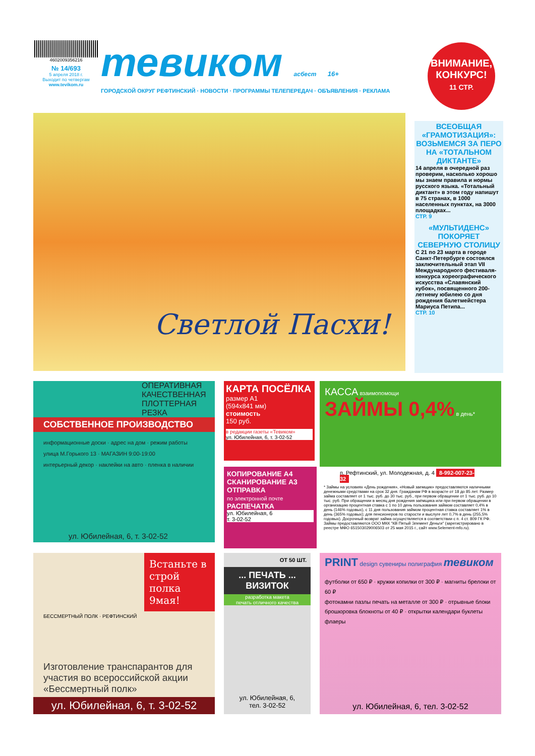4602009356216
№ 14/693
5 апреля 2018 г.
Выходит по четвергам
www.tevikom.ru
тевиком асбест 16+
ГОРОДСКОЙ ОКРУГ РЕФТИНСКИЙ · НОВОСТИ · ПРОГРАММЫ ТЕЛЕПЕРЕДАЧ · ОБЪЯВЛЕНИЯ · РЕКЛАМА
ВНИМАНИЕ,
КОНКУРС!
11 СТР.
Светлой Пасхи!
ВСЕОБЩАЯ «ГРАМОТИЗАЦИЯ»: ВОЗЬМЕМСЯ ЗА ПЕРО НА «ТОТАЛЬНОМ ДИКТАНТЕ»
14 апреля в очередной раз проверим, насколько хорошо мы знаем правила и нормы русского языка. «Тотальный диктант» в этом году напишут в 75 странах, в 1000 населенных пунктах, на 3000 площадках...
СТР. 9
«МУЛЬТИДЕНС» ПОКОРЯЕТ СЕВЕРНУЮ СТОЛИЦУ
С 21 по 23 марта в городе Санкт-Петербурге состоялся заключительный этап VII Международного фестиваля-конкурса хореографического искусства «Славянский кубок», посвященного 200-летнему юбилею со дня рождения балетмейстера Мариуса Петипа...
СТР. 10
ОПЕРАТИВНАЯ КАЧЕСТВЕННАЯ ПЛОТТЕРНАЯ РЕЗКА
СОБСТВЕННОЕ ПРОИЗВОДСТВО
информационные доски · адрес на дом · режим работы
улица М.Горького 13 · МАГАЗИН 9:00-19:00
интерьерный декор · наклейки на авто · пленка в наличии
ул. Юбилейная, 6, т. 3-02-52
КАРТА ПОСЁЛКА
размер А1
(594х841 мм)
стоимость
150 руб.
в редакции газеты «Тевиком»
ул. Юбилейная, 6, т. 3-02-52
КОПИРОВАНИЕ А4
СКАНИРОВАНИЕ А3
ОТПРАВКА
по электронной почте
РАСПЕЧАТКА
ул. Юбилейная, 6
т. 3-02-52
КАССА взаимопомощи
ЗАЙМЫ 0,4% в день*
п. Рефтинский, ул. Молодежная, д. 4 8-992-007-23-32
* Займы на условиях «День рождения», «Новый заемщик» предоставляются наличными денежными средствами на срок 32 дня. Гражданам РФ в возрасте от 18 до 85 лет. Размер займа составляет от 1 тыс. руб. до 30 тыс. руб., при первом обращении от 1 тыс. руб. до 10 тыс. руб. При обращении в месяц дня рождения заёмщика или при первом обращении в организацию процентная ставка с 1 по 10 день пользования займом составляет 0,4% в день (146% годовых), с 11 дня пользования займом процентная ставка составляет 1% в день (365% годовых); для пенсионеров по старости и выслуге лет 0,7% в день (255,5% годовых). Досрочный возврат займа осуществляется в соответствии с п. 4 ст. 809 ГК РФ. Займы предоставляются ООО МКК "КВ Пятый Элемент Деньги" (зарегистрировано в реестре МФО 651503029006503 от 25 мая 2015 г., сайт www.5element-mfo.ru).
Встаньте в строй полка 9мая!
БЕССМЕРТНЫЙ ПОЛК · РЕФТИНСКИЙ
Изготовление транспарантов для участия во всероссийской акции «Бессмертный полк»
ул. Юбилейная, 6, т. 3-02-52
ОТ 50 ШТ.
... ПЕЧАТЬ ...
ВИЗИТОК
разработка макета
печать отличного качества
ул. Юбилейная, 6,
тел. 3-02-52
PRINT design сувениры полиграфия тевиком
футболки от 650 ₽ · кружки копилки от 300 ₽ · магниты брелоки от 60 ₽
фотокамни пазлы печать на металле от 300 ₽ · отрывные блоки брошюровка блокноты от 40 ₽ · открытки календари буклеты флаеры
ул. Юбилейная, 6, тел. 3-02-52